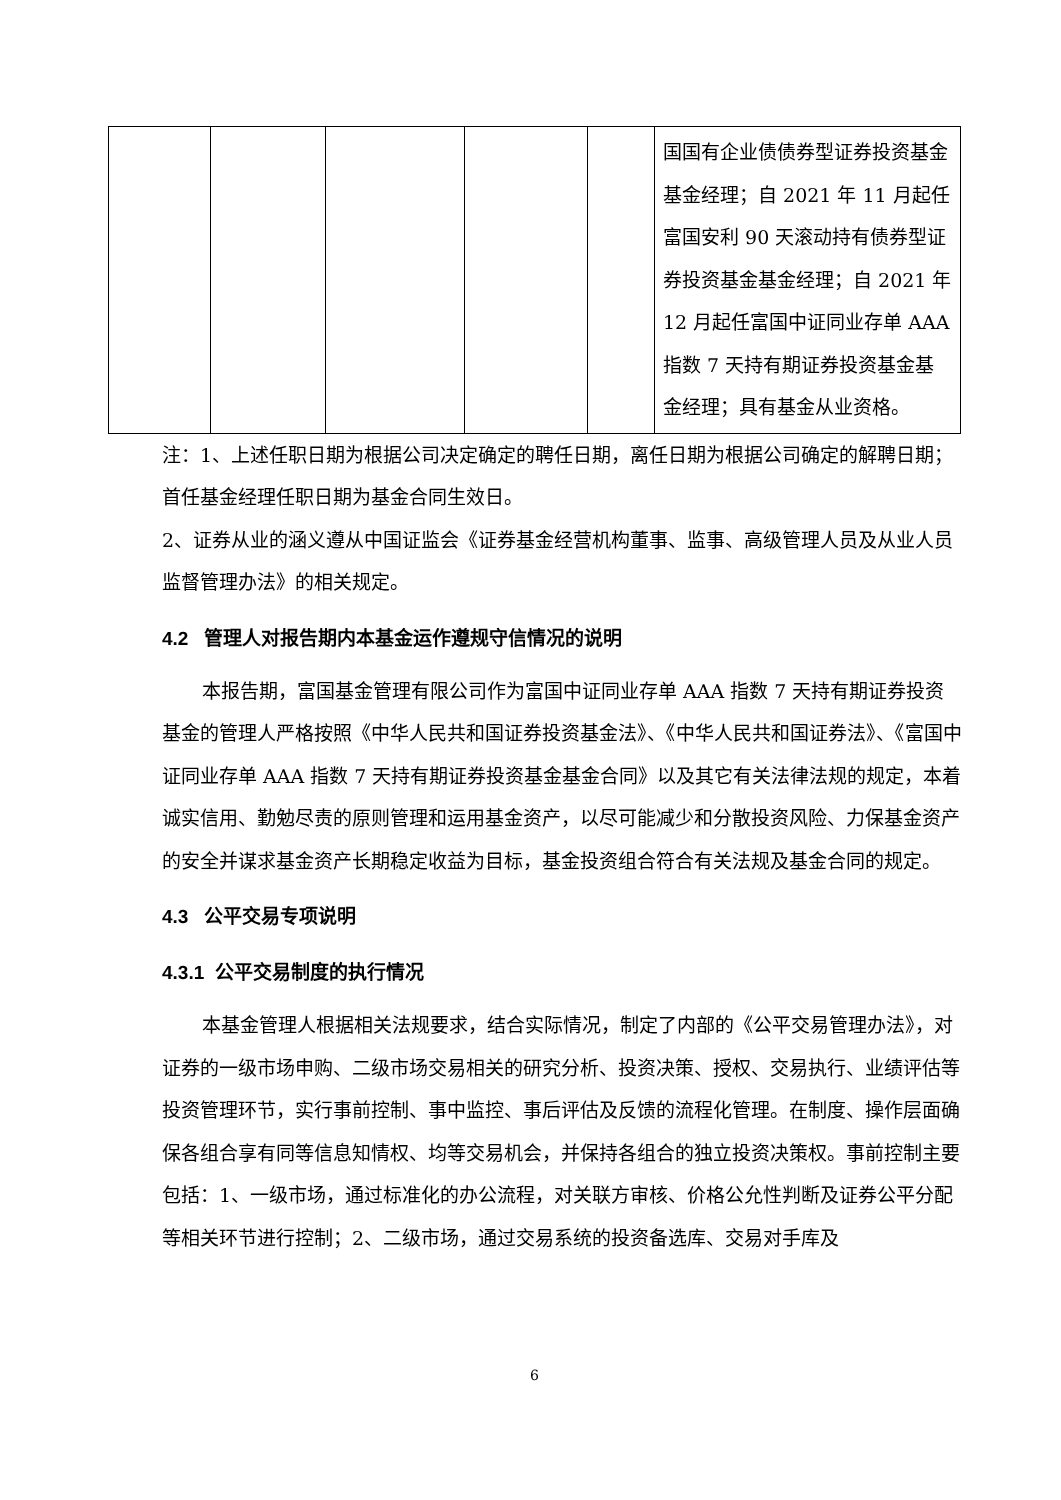| | | | | | 国国有企业债债券型证券投资基金基金经理；自 2021 年 11 月起任富国安利 90 天滚动持有债券型证券投资基金基金经理；自 2021 年 12 月起任富国中证同业存单 AAA 指数 7 天持有期证券投资基金基金经理；具有基金从业资格。 |
注：1、上述任职日期为根据公司决定确定的聘任日期，离任日期为根据公司确定的解聘日期；首任基金经理任职日期为基金合同生效日。
2、证券从业的涵义遵从中国证监会《证券基金经营机构董事、监事、高级管理人员及从业人员监督管理办法》的相关规定。
4.2 管理人对报告期内本基金运作遵规守信情况的说明
本报告期，富国基金管理有限公司作为富国中证同业存单 AAA 指数 7 天持有期证券投资基金的管理人严格按照《中华人民共和国证券投资基金法》、《中华人民共和国证券法》、《富国中证同业存单 AAA 指数 7 天持有期证券投资基金基金合同》以及其它有关法律法规的规定，本着诚实信用、勤勉尽责的原则管理和运用基金资产，以尽可能减少和分散投资风险、力保基金资产的安全并谋求基金资产长期稳定收益为目标，基金投资组合符合有关法规及基金合同的规定。
4.3 公平交易专项说明
4.3.1 公平交易制度的执行情况
本基金管理人根据相关法规要求，结合实际情况，制定了内部的《公平交易管理办法》，对证券的一级市场申购、二级市场交易相关的研究分析、投资决策、授权、交易执行、业绩评估等投资管理环节，实行事前控制、事中监控、事后评估及反馈的流程化管理。在制度、操作层面确保各组合享有同等信息知情权、均等交易机会，并保持各组合的独立投资决策权。事前控制主要包括：1、一级市场，通过标准化的办公流程，对关联方审核、价格公允性判断及证券公平分配等相关环节进行控制；2、二级市场，通过交易系统的投资备选库、交易对手库及
6